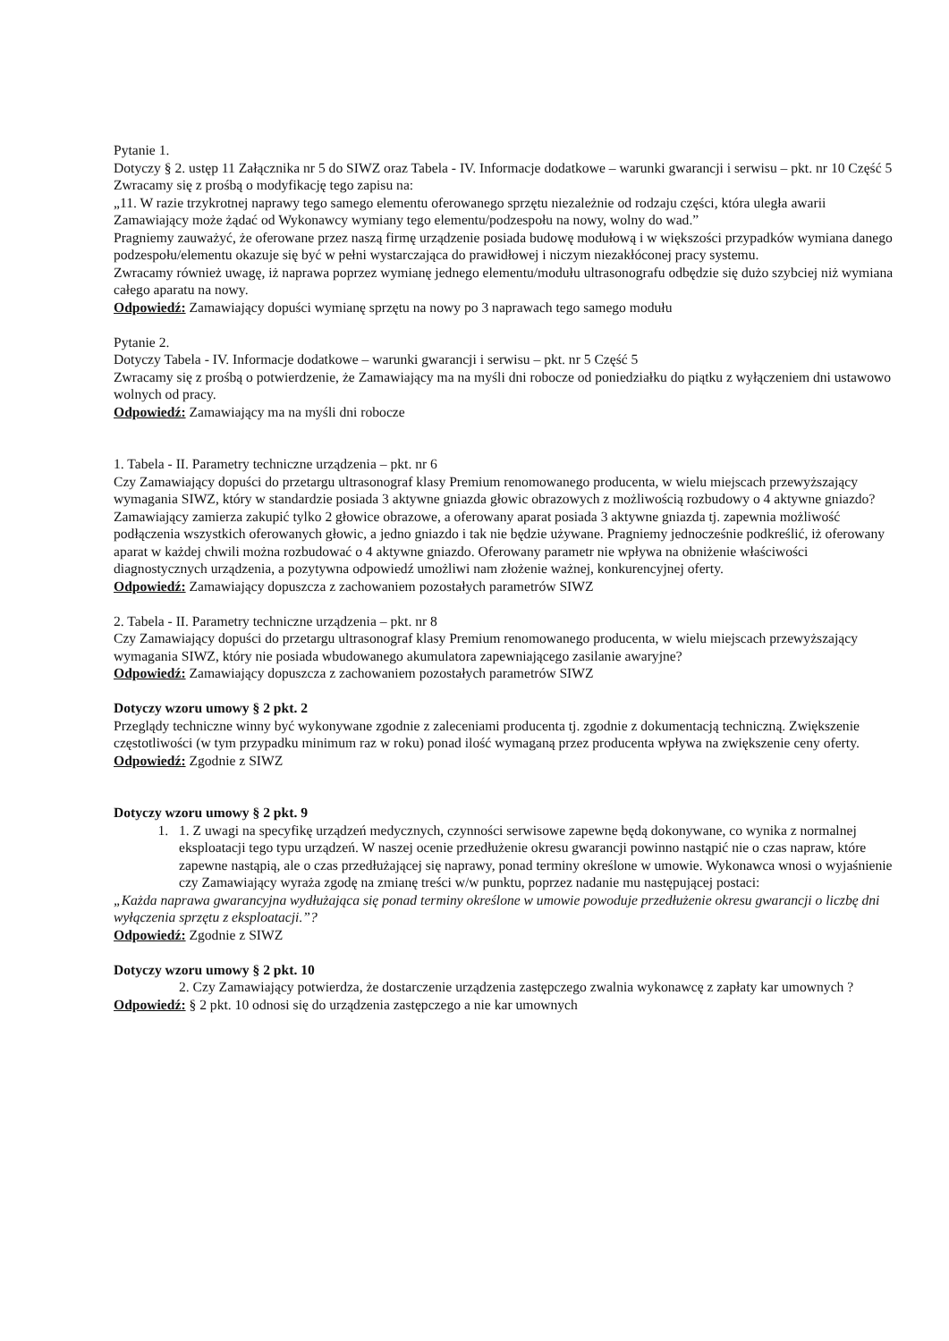Pytanie 1.
Dotyczy § 2. ustęp 11 Załącznika nr 5 do SIWZ oraz Tabela - IV. Informacje dodatkowe – warunki gwarancji i serwisu – pkt. nr 10 Część 5
Zwracamy się z prośbą o modyfikację tego zapisu na:
„11. W razie trzykrotnej naprawy tego samego elementu oferowanego sprzętu niezależnie od rodzaju części, która uległa awarii Zamawiający może żądać od Wykonawcy wymiany tego elementu/podzespołu na nowy, wolny do wad.”
Pragniemy zauważyć, że oferowane przez naszą firmę urządzenie posiada budowę modułową i w większości przypadków wymiana danego podzespołu/elementu okazuje się być w pełni wystarczająca do prawidłowej i niczym niezakłóconej pracy systemu.
Zwracamy również uwagę, iż naprawa poprzez wymianę jednego elementu/modułu ultrasonografu odbędzie się dużo szybciej niż wymiana całego aparatu na nowy.
Odpowiedź: Zamawiający dopuści wymianę sprzętu na nowy po 3 naprawach tego samego modułu
Pytanie 2.
Dotyczy Tabela - IV. Informacje dodatkowe – warunki gwarancji i serwisu – pkt. nr 5 Część 5
Zwracamy się z prośbą o potwierdzenie, że Zamawiający ma na myśli dni robocze od poniedziałku do piątku z wyłączeniem dni ustawowo wolnych od pracy.
Odpowiedź: Zamawiający ma na myśli dni robocze
1. Tabela - II. Parametry techniczne urządzenia – pkt. nr 6
Czy Zamawiający dopuści do przetargu ultrasonograf klasy Premium renomowanego producenta, w wielu miejscach przewyższający wymagania SIWZ, który w standardzie posiada 3 aktywne gniazda głowic obrazowych z możliwością rozbudowy o 4 aktywne gniazdo?
Zamawiający zamierza zakupić tylko 2 głowice obrazowe, a oferowany aparat posiada 3 aktywne gniazda tj. zapewnia możliwość podłączenia wszystkich oferowanych głowic, a jedno gniazdo i tak nie będzie używane. Pragniemy jednocześnie podkreślić, iż oferowany aparat w każdej chwili można rozbudować o 4 aktywne gniazdo. Oferowany parametr nie wpływa na obniżenie właściwości diagnostycznych urządzenia, a pozytywna odpowiedź umożliwi nam złożenie ważnej, konkurencyjnej oferty.
Odpowiedź: Zamawiający dopuszcza z zachowaniem pozostałych parametrów SIWZ
2. Tabela - II. Parametry techniczne urządzenia – pkt. nr 8
Czy Zamawiający dopuści do przetargu ultrasonograf klasy Premium renomowanego producenta, w wielu miejscach przewyższający wymagania SIWZ, który nie posiada wbudowanego akumulatora zapewniającego zasilanie awaryjne?
Odpowiedź: Zamawiający dopuszcza z zachowaniem pozostałych parametrów SIWZ
Dotyczy wzoru umowy § 2 pkt. 2
Przeglądy techniczne winny być wykonywane zgodnie z zaleceniami producenta tj. zgodnie z dokumentacją techniczną. Zwiększenie częstotliwości (w tym przypadku minimum raz w roku) ponad ilość wymaganą przez producenta wpływa na zwiększenie ceny oferty.
Odpowiedź: Zgodnie z SIWZ
Dotyczy wzoru umowy § 2 pkt. 9
1. 1. Z uwagi na specyfikę urządzeń medycznych, czynności serwisowe zapewne będą dokonywane, co wynika z normalnej eksploatacji tego typu urządzeń. W naszej ocenie przedłużenie okresu gwarancji powinno nastąpić nie o czas napraw, które zapewne nastąpią, ale o czas przedłużającej się naprawy, ponad terminy określone w umowie. Wykonawca wnosi o wyjaśnienie czy Zamawiający wyraża zgodę na zmianę treści w/w punktu, poprzez nadanie mu następującej postaci:
„Każda naprawa gwarancyjna wydłużająca się ponad terminy określone w umowie powoduje przedłużenie okresu gwarancji o liczbę dni wyłączenia sprzętu z eksploatacji.”?
Odpowiedź: Zgodnie z SIWZ
Dotyczy wzoru umowy § 2 pkt. 10
2. Czy Zamawiający potwierdza, że dostarczenie urządzenia zastępczego zwalnia wykonawcę z zapłaty kar umownych ?
Odpowiedź: § 2 pkt. 10 odnosi się do urządzenia zastępczego a nie kar umownych